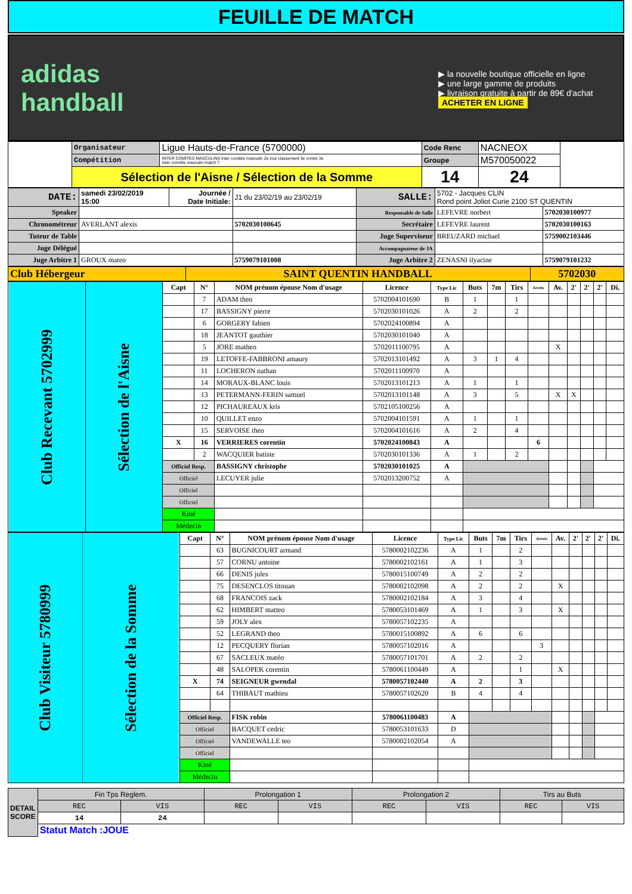FEUILLE DE MATCH
adidas
handball
▶ la nouvelle boutique officielle en ligne
▶ une large gamme de produits
▶ livraison gratuite à partir de 89€ d'achat
ACHETER EN LIGNE
| | Organisateur | Ligue Hauts-de-France (5700000) | Code Renc | NACNEOX | |
| | Compétition | INTER COMITES MASCULINS Inter comités masculin 2e tour classement 3e contre 3e Inter comités masculin match 7 | Groupe | M570050022 | |
| | Sélection de l'Aisne / Sélection de la Somme | | 14 | 24 | |
| DATE: | samedi 23/02/2019 15:00 | Journée / Date Initiale: | J1 du 23/02/19 au 23/02/19 | SALLE: | 5702 - Jacques CLIN Rond point Joliot Curie 2100 ST QUENTIN | |
| Speaker | | | | Responsable de Salle | LEFEVRE norbert | 5702030100977 |
| Chronométreur | AVERLANT alexis | | 5702030100645 | Secrétaire | LEFEVRE laurent | 5702030100163 |
| Tuteur de Table | | | | Juge Superviseur | BREUZARD michael | 5759002103446 |
| Juge Délégué | | | | Accompagnateur de JA | | |
| Juge Arbitre 1 | GROUX mateo | | 5759079101008 | Juge Arbitre 2 | ZENASNI ilyacine | 5759079101232 |
| Club Hébergeur | SAINT QUENTIN HANDBALL | 5702030 |
| Club Recevant 5702999 | Sélection de l'Aisne | Capt | N° | NOM prénom épouse Nom d'usage | Licence | Type Lic | Buts | 7m | Tirs | Arrets | Av. | 2' | 2' | 2' | Di. |
| | | | 7 | ADAM theo | 5702004101690 | B | 1 | | 1 | | | | | | |
| | | | 17 | BASSIGNY pierre | 5702030101026 | A | 2 | | 2 | | | | | | |
| | | | 6 | GORGERY fabien | 5702024100894 | A | | | | | | | | | |
| | | | 18 | JEANTOT gauthier | 5702030101040 | A | | | | | | | | | |
| | | | 5 | JORE matheo | 5702011100795 | A | | | | | X | | | | |
| | | | 19 | LETOFFE-FABBRONI amaury | 5702013101492 | A | 3 | 1 | 4 | | | | | | |
| | | | 11 | LOCHERON nathan | 5702011100970 | A | | | | | | | | | |
| | | | 14 | MORAUX-BLANC louis | 5702013101213 | A | 1 | | 1 | | | | | | |
| | | | 13 | PETERMANN-FERIN samuel | 5702013101148 | A | 3 | | 5 | | X | X | | | |
| | | | 12 | PICHAUREAUX kris | 5702105100256 | A | | | | | | | | | |
| | | | 10 | QUILLET enzo | 5702004101591 | A | 1 | | 1 | | | | | | |
| | | | 15 | SERVOISE theo | 5702004101616 | A | 2 | | 4 | | | | | | |
| | | X | 16 | VERRIERES corentin | 5702024100843 | A | | | | 6 | | | | | |
| | | | 2 | WACQUIER batiste | 5702030101336 | A | 1 | | 2 | | | | | | |
| | | Officiel Resp. | | BASSIGNY christophe | 5702030101025 | A | | | | | | | | | |
| | | Officiel | | LECUYER julie | 5702013200752 | A | | | | | | | | | |
| | | Officiel | | | | | | | | | | | | | |
| | | Officiel | | | | | | | | | | | | | |
| | | Kiné | | | | | | | | | | | | | |
| | | Médecin | | | | | | | | | | | | | |
| Club Visiteur 5780999 | Sélection de la Somme | Capt | N° | NOM prénom épouse Nom d'usage | Licence | Type Lic | Buts | 7m | Tirs | Arrets | Av. | 2' | 2' | 2' | Di. |
| | | | 63 | BUGNICOURT armand | 5780002102236 | A | 1 | | 2 | | | | | | |
| | | | 57 | CORNU antoine | 5780002102161 | A | 1 | | 3 | | | | | | |
| | | | 66 | DENIS jules | 5780015100749 | A | 2 | | 2 | | | | | | |
| | | | 75 | DESENCLOS titouan | 5780002102098 | A | 2 | | 2 | | X | | | | |
| | | | 68 | FRANCOIS zack | 5780002102184 | A | 3 | | 4 | | | | | | |
| | | | 62 | HIMBERT matteo | 5780053101469 | A | 1 | | 3 | | X | | | | |
| | | | 59 | JOLY alex | 5780057102235 | A | | | | | | | | | |
| | | | 52 | LEGRAND theo | 5780015100892 | A | 6 | | 6 | | | | | | |
| | | | 12 | PECQUERY florian | 5780057102016 | A | | | | 3 | | | | | |
| | | | 67 | SACLEUX matéo | 5780057101701 | A | 2 | | 2 | | | | | | |
| | | | 48 | SALOPEK corentin | 5780061100449 | A | | | 1 | | X | | | | |
| | | X | 74 | SEIGNEUR gwendal | 5780057102440 | A | 2 | | 3 | | | | | | |
| | | | 64 | THIBAUT mathieu | 5780057102620 | B | 4 | | 4 | | | | | | |
| | | Officiel Resp. | | FISK robin | 5780061100483 | A | | | | | | | | | |
| | | Officiel | | BACQUET cedric | 5780053101633 | D | | | | | | | | | |
| | | Officiel | | VANDEWALLE teo | 5780002102054 | A | | | | | | | | | |
| | | Officiel | | | | | | | | | | | | | |
| | | Kiné | | | | | | | | | | | | | |
| | | Médecin | | | | | | | | | | | | | |
| DETAIL SCORE | Fin Tps Reglem. | | Prolongation 1 | | Prolongation 2 | | Tirs au Buts | |
| | REC | VIS | REC | VIS | REC | VIS | REC | VIS |
| | 14 | 24 | | | | | | |
| | Statut Match :JOUE | | | | | | | |